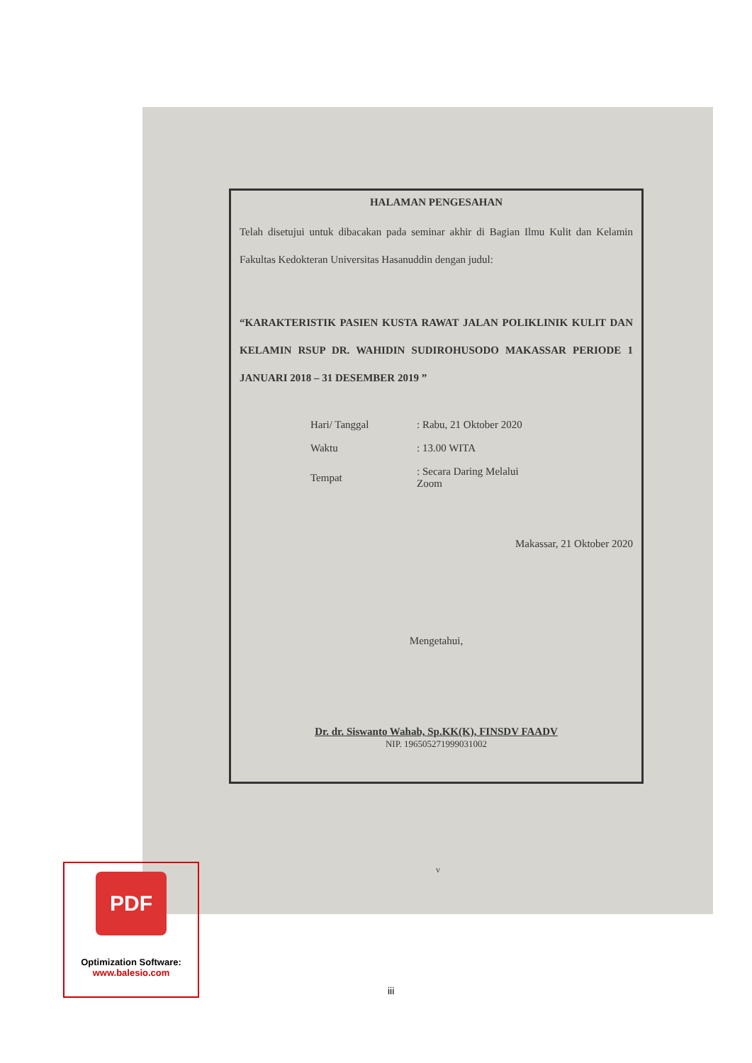HALAMAN PENGESAHAN
Telah disetujui untuk dibacakan pada seminar akhir di Bagian Ilmu Kulit dan Kelamin Fakultas Kedokteran Universitas Hasanuddin dengan judul:
“KARAKTERISTIK PASIEN KUSTA RAWAT JALAN POLIKLINIK KULIT DAN KELAMIN RSUP DR. WAHIDIN SUDIROHUSODO MAKASSAR PERIODE 1 JANUARI 2018 – 31 DESEMBER 2019 ”
| Hari/ Tanggal | : Rabu, 21 Oktober 2020 |
| Waktu | : 13.00 WITA |
| Tempat | : Secara Daring Melalui Zoom |
Makassar, 21 Oktober 2020
Mengetahui,
Dr. dr. Siswanto Wahab, Sp.KK(K), FINSDV FAADV
NIP. 196505271999031002
v
PDF
Optimization Software:
www.balesio.com
iii